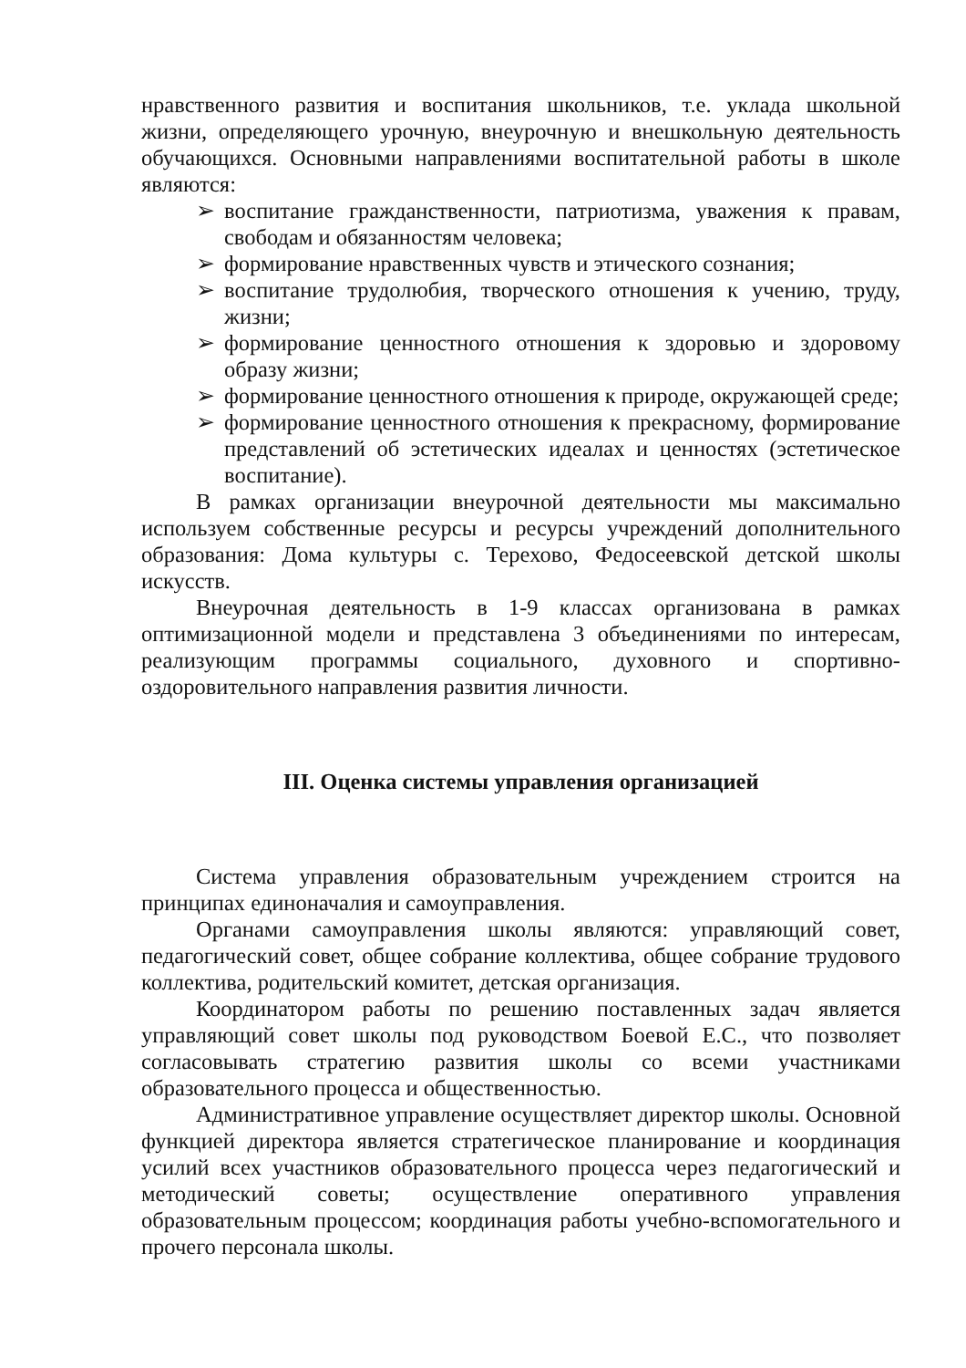нравственного развития и воспитания школьников, т.е. уклада школьной жизни, определяющего урочную, внеурочную и внешкольную деятельность обучающихся. Основными направлениями воспитательной работы в школе являются:
➢ воспитание гражданственности, патриотизма, уважения к правам, свободам и обязанностям человека;
➢ формирование нравственных чувств и этического сознания;
➢ воспитание трудолюбия, творческого отношения к учению, труду, жизни;
➢ формирование ценностного отношения к здоровью и здоровому образу жизни;
➢ формирование ценностного отношения к природе, окружающей среде;
➢ формирование ценностного отношения к прекрасному, формирование представлений об эстетических идеалах и ценностях (эстетическое воспитание).
В рамках организации внеурочной деятельности мы максимально используем собственные ресурсы и ресурсы учреждений дополнительного образования: Дома культуры с. Терехово, Федосеевской детской школы искусств.
Внеурочная деятельность в 1-9 классах организована в рамках оптимизационной модели и представлена 3 объединениями по интересам, реализующим программы социального, духовного и спортивно-оздоровительного направления развития личности.
III. Оценка системы управления организацией
Система управления образовательным учреждением строится на принципах единоначалия и самоуправления.
Органами самоуправления школы являются: управляющий совет, педагогический совет, общее собрание коллектива, общее собрание трудового коллектива, родительский комитет, детская организация.
Координатором работы по решению поставленных задач является управляющий совет школы под руководством Боевой Е.С., что позволяет согласовывать стратегию развития школы со всеми участниками образовательного процесса и общественностью.
Административное управление осуществляет директор школы. Основной функцией директора является стратегическое планирование и координация усилий всех участников образовательного процесса через педагогический и методический советы; осуществление оперативного управления образовательным процессом; координация работы учебно-вспомогательного и прочего персонала школы.